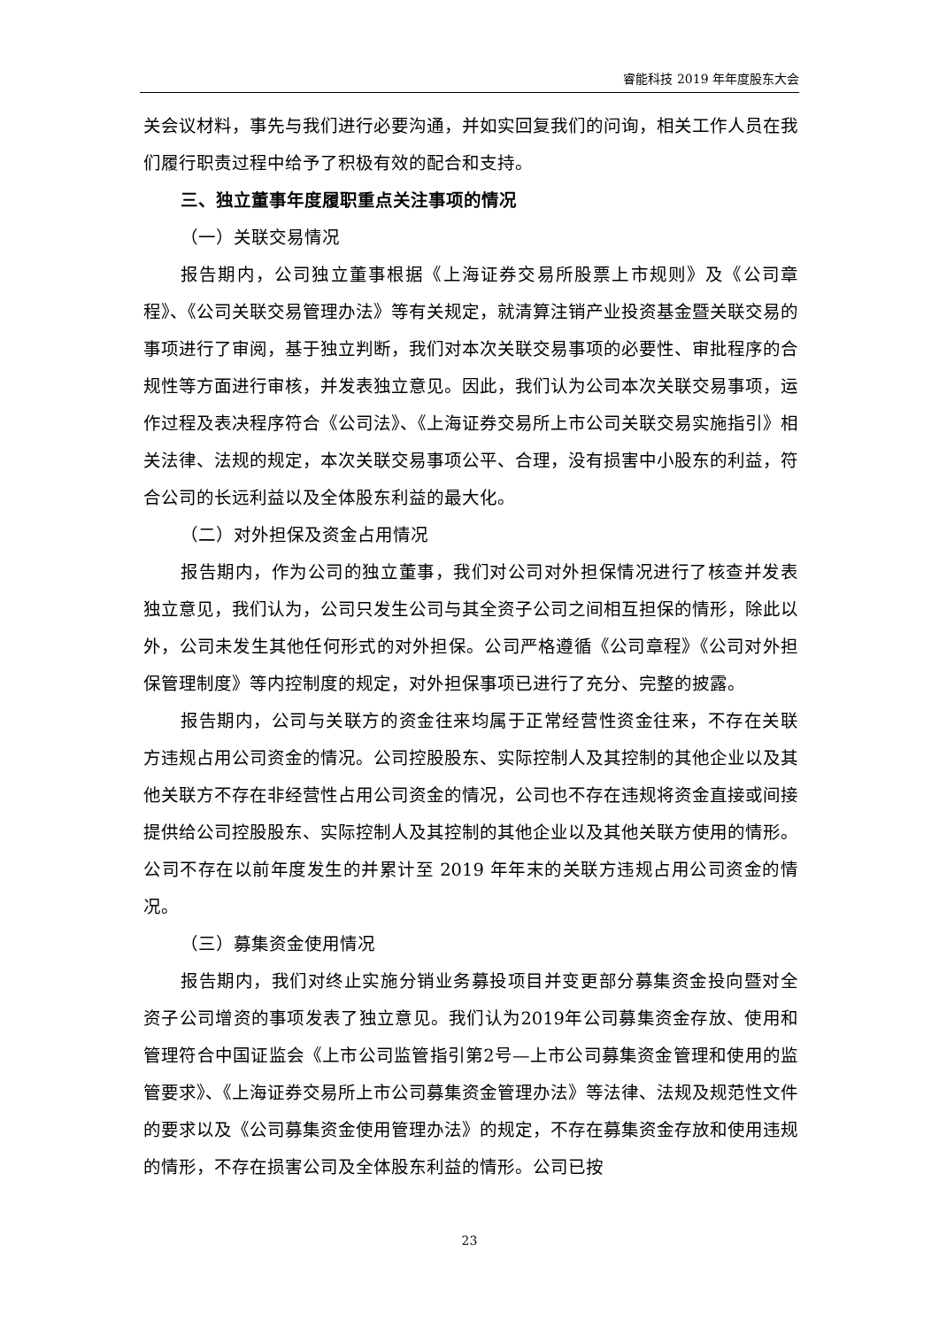睿能科技 2019 年年度股东大会
关会议材料，事先与我们进行必要沟通，并如实回复我们的问询，相关工作人员在我们履行职责过程中给予了积极有效的配合和支持。
三、独立董事年度履职重点关注事项的情况
（一）关联交易情况
报告期内，公司独立董事根据《上海证券交易所股票上市规则》及《公司章程》、《公司关联交易管理办法》等有关规定，就清算注销产业投资基金暨关联交易的事项进行了审阅，基于独立判断，我们对本次关联交易事项的必要性、审批程序的合规性等方面进行审核，并发表独立意见。因此，我们认为公司本次关联交易事项，运作过程及表决程序符合《公司法》、《上海证券交易所上市公司关联交易实施指引》相关法律、法规的规定，本次关联交易事项公平、合理，没有损害中小股东的利益，符合公司的长远利益以及全体股东利益的最大化。
（二）对外担保及资金占用情况
报告期内，作为公司的独立董事，我们对公司对外担保情况进行了核查并发表独立意见，我们认为，公司只发生公司与其全资子公司之间相互担保的情形，除此以外，公司未发生其他任何形式的对外担保。公司严格遵循《公司章程》《公司对外担保管理制度》等内控制度的规定，对外担保事项已进行了充分、完整的披露。
报告期内，公司与关联方的资金往来均属于正常经营性资金往来，不存在关联方违规占用公司资金的情况。公司控股股东、实际控制人及其控制的其他企业以及其他关联方不存在非经营性占用公司资金的情况，公司也不存在违规将资金直接或间接提供给公司控股股东、实际控制人及其控制的其他企业以及其他关联方使用的情形。公司不存在以前年度发生的并累计至 2019 年年末的关联方违规占用公司资金的情况。
（三）募集资金使用情况
报告期内，我们对终止实施分销业务募投项目并变更部分募集资金投向暨对全资子公司增资的事项发表了独立意见。我们认为2019年公司募集资金存放、使用和管理符合中国证监会《上市公司监管指引第2号—上市公司募集资金管理和使用的监管要求》、《上海证券交易所上市公司募集资金管理办法》等法律、法规及规范性文件的要求以及《公司募集资金使用管理办法》的规定，不存在募集资金存放和使用违规的情形，不存在损害公司及全体股东利益的情形。公司已按
23